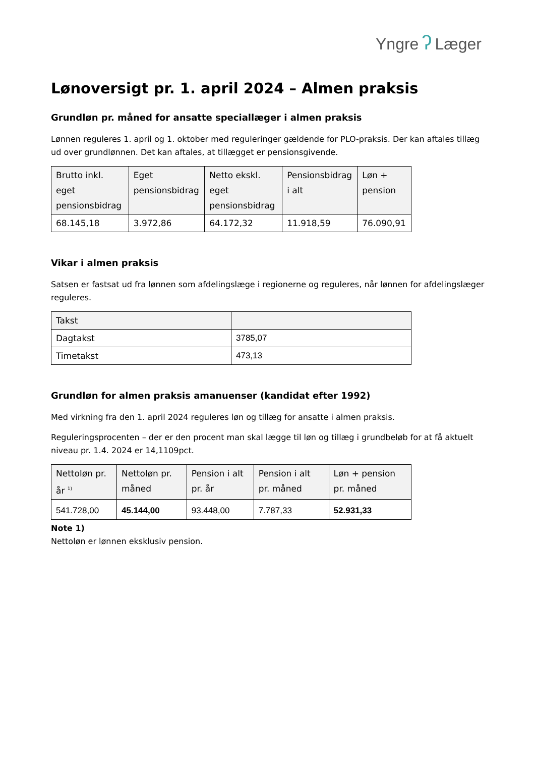Yngre ʔ Læger
Lønoversigt pr. 1. april 2024 – Almen praksis
Grundløn pr. måned for ansatte speciallæger i almen praksis
Lønnen reguleres 1. april og 1. oktober med reguleringer gældende for PLO-praksis. Der kan aftales tillæg ud over grundlønnen. Det kan aftales, at tillægget er pensionsgivende.
| Brutto inkl. eget pensionsbidrag | Eget pensionsbidrag | Netto ekskl. eget pensionsbidrag | Pensionsbidrag i alt | Løn + pension |
| --- | --- | --- | --- | --- |
| 68.145,18 | 3.972,86 | 64.172,32 | 11.918,59 | 76.090,91 |
Vikar i almen praksis
Satsen er fastsat ud fra lønnen som afdelingslæge i regionerne og reguleres, når lønnen for afdelingslæger reguleres.
| Takst | |
| --- | --- |
| Dagtakst | 3785,07 |
| Timetakst | 473,13 |
Grundløn for almen praksis amanuenser (kandidat efter 1992)
Med virkning fra den 1. april 2024 reguleres løn og tillæg for ansatte i almen praksis.
Reguleringsprocenten – der er den procent man skal lægge til løn og tillæg i grundbeløb for at få aktuelt niveau pr. 1.4. 2024 er 14,1109pct.
| Nettoløn pr. år <sup>1)</sup> | Nettoløn pr. måned | Pension i alt pr. år | Pension i alt pr. måned | Løn + pension pr. måned |
| --- | --- | --- | --- | --- |
| 541.728,00 | 45.144,00 | 93.448,00 | 7.787,33 | 52.931,33 |
Note 1)
Nettoløn er lønnen eksklusiv pension.